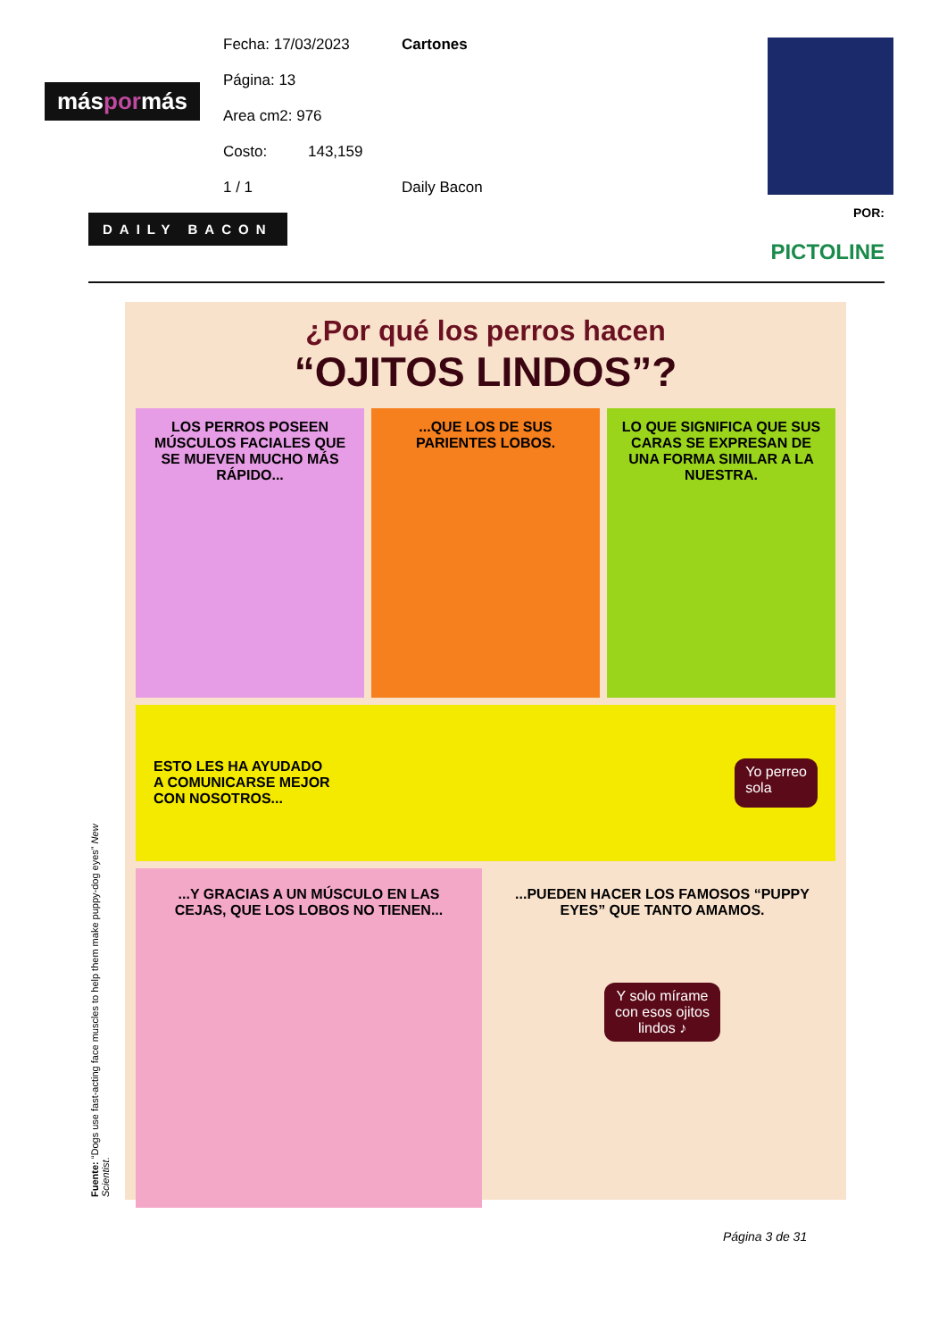Fecha: 17/03/2023 Cartones
Página: 13
Area cm2: 976
Costo: 143,159
1 / 1 Daily Bacon
máspormás
DAILY BACON POR:
PICTOLINE
¿Por qué los perros hacen
“OJITOS LINDOS”?
LOS PERROS POSEEN MÚSCULOS FACIALES QUE SE MUEVEN MUCHO MÁS RÁPIDO...
...QUE LOS DE SUS PARIENTES LOBOS.
LO QUE SIGNIFICA QUE SUS CARAS SE EXPRESAN DE UNA FORMA SIMILAR A LA NUESTRA.
ESTO LES HA AYUDADO
A COMUNICARSE MEJOR
CON NOSOTROS...
Yo perreo
sola
...Y GRACIAS A UN MÚSCULO EN LAS CEJAS, QUE LOS LOBOS NO TIENEN...
...PUEDEN HACER LOS FAMOSOS “PUPPY EYES” QUE TANTO AMAMOS.
Y solo mírame
con esos ojitos
lindos ♪
Fuente: “Dogs use fast-acting face muscles to help them make puppy-dog eyes” New Scientist.
Página 3 de 31